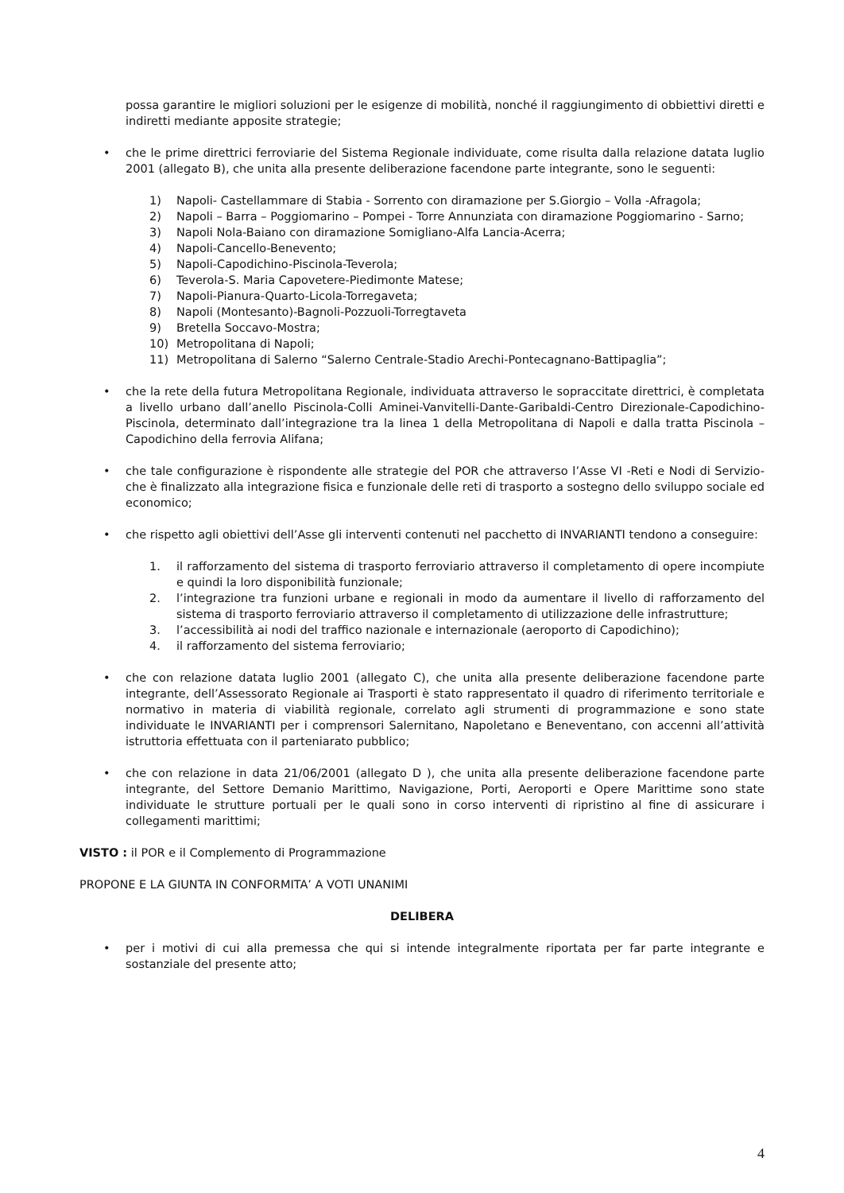possa garantire le migliori soluzioni per le esigenze di mobilità, nonché il raggiungimento di obbiettivi diretti e indiretti mediante apposite strategie;
• che le prime direttrici ferroviarie del Sistema Regionale individuate, come risulta dalla relazione datata luglio 2001 (allegato B), che unita alla presente deliberazione facendone parte integrante, sono le seguenti:
1) Napoli- Castellammare di Stabia - Sorrento con diramazione per S.Giorgio – Volla -Afragola;
2) Napoli – Barra – Poggiomarino – Pompei - Torre Annunziata con diramazione Poggiomarino - Sarno;
3) Napoli Nola-Baiano con diramazione Somigliano-Alfa Lancia-Acerra;
4) Napoli-Cancello-Benevento;
5) Napoli-Capodichino-Piscinola-Teverola;
6) Teverola-S. Maria Capovetere-Piedimonte Matese;
7) Napoli-Pianura-Quarto-Licola-Torregaveta;
8) Napoli (Montesanto)-Bagnoli-Pozzuoli-Torregtaveta
9) Bretella Soccavo-Mostra;
10) Metropolitana di Napoli;
11) Metropolitana di Salerno “Salerno Centrale-Stadio Arechi-Pontecagnano-Battipaglia”;
• che la rete della futura Metropolitana Regionale, individuata attraverso le sopraccitate direttrici, è completata a livello urbano dall’anello Piscinola-Colli Aminei-Vanvitelli-Dante-Garibaldi-Centro Direzionale-Capodichino-Piscinola, determinato dall’integrazione tra la linea 1 della Metropolitana di Napoli e dalla tratta Piscinola –Capodichino della ferrovia Alifana;
• che tale configurazione è rispondente alle strategie del POR che attraverso l’Asse VI -Reti e Nodi di Servizio- che è finalizzato alla integrazione fisica e funzionale delle reti di trasporto a sostegno dello sviluppo sociale ed economico;
• che rispetto agli obiettivi dell’Asse gli interventi contenuti nel pacchetto di INVARIANTI tendono a conseguire:
1. il rafforzamento del sistema di trasporto ferroviario attraverso il completamento di opere incompiute e quindi la loro disponibilità funzionale;
2. l’integrazione tra funzioni urbane e regionali in modo da aumentare il livello di rafforzamento del sistema di trasporto ferroviario attraverso il completamento di utilizzazione delle infrastrutture;
3. l’accessibilità ai nodi del traffico nazionale e internazionale (aeroporto di Capodichino);
4. il rafforzamento del sistema ferroviario;
• che con relazione datata luglio 2001 (allegato C), che unita alla presente deliberazione facendone parte integrante, dell’Assessorato Regionale ai Trasporti è stato rappresentato il quadro di riferimento territoriale e normativo in materia di viabilità regionale, correlato agli strumenti di programmazione e sono state individuate le INVARIANTI per i comprensori Salernitano, Napoletano e Beneventano, con accenni all’attività istruttoria effettuata con il parteniarato pubblico;
• che con relazione in data 21/06/2001 (allegato D ), che unita alla presente deliberazione facendone parte integrante, del Settore Demanio Marittimo, Navigazione, Porti, Aeroporti e Opere Marittime sono state individuate le strutture portuali per le quali sono in corso interventi di ripristino al fine di assicurare i collegamenti marittimi;
VISTO : il POR e il Complemento di Programmazione
PROPONE E LA GIUNTA IN CONFORMITA’ A VOTI UNANIMI
DELIBERA
• per i motivi di cui alla premessa che qui si intende integralmente riportata per far parte integrante e sostanziale del presente atto;
4